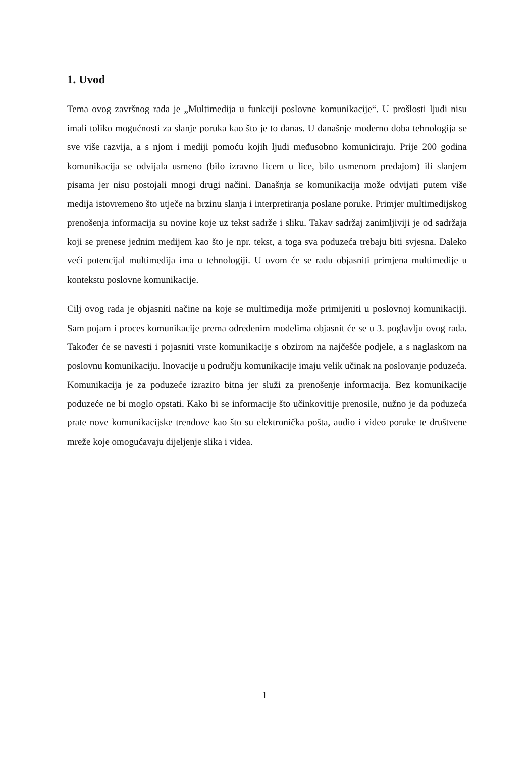1. Uvod
Tema ovog završnog rada je „Multimedija u funkciji poslovne komunikacije“. U prošlosti ljudi nisu imali toliko mogućnosti za slanje poruka kao što je to danas. U današnje moderno doba tehnologija se sve više razvija, a s njom i mediji pomoću kojih ljudi međusobno komuniciraju. Prije 200 godina komunikacija se odvijala usmeno (bilo izravno licem u lice, bilo usmenom predajom) ili slanjem pisama jer nisu postojali mnogi drugi načini. Današnja se komunikacija može odvijati putem više medija istovremeno što utječe na brzinu slanja i interpretiranja poslane poruke. Primjer multimedijskog prenošenja informacija su novine koje uz tekst sadrže i sliku. Takav sadržaj zanimljiviji je od sadržaja koji se prenese jednim medijem kao što je npr. tekst, a toga sva poduzeća trebaju biti svjesna. Daleko veći potencijal multimedija ima u tehnologiji. U ovom će se radu objasniti primjena multimedije u kontekstu poslovne komunikacije.
Cilj ovog rada je objasniti načine na koje se multimedija može primijeniti u poslovnoj komunikaciji. Sam pojam i proces komunikacije prema određenim modelima objasnit će se u 3. poglavlju ovog rada. Također će se navesti i pojasniti vrste komunikacije s obzirom na najčešće podjele, a s naglaskom na poslovnu komunikaciju. Inovacije u području komunikacije imaju velik učinak na poslovanje poduzeća. Komunikacija je za poduzeće izrazito bitna jer služi za prenošenje informacija. Bez komunikacije poduzeće ne bi moglo opstati. Kako bi se informacije što učinkovitije prenosile, nužno je da poduzeća prate nove komunikacijske trendove kao što su elektronička pošta, audio i video poruke te društvene mreže koje omogućavaju dijeljenje slika i videa.
1